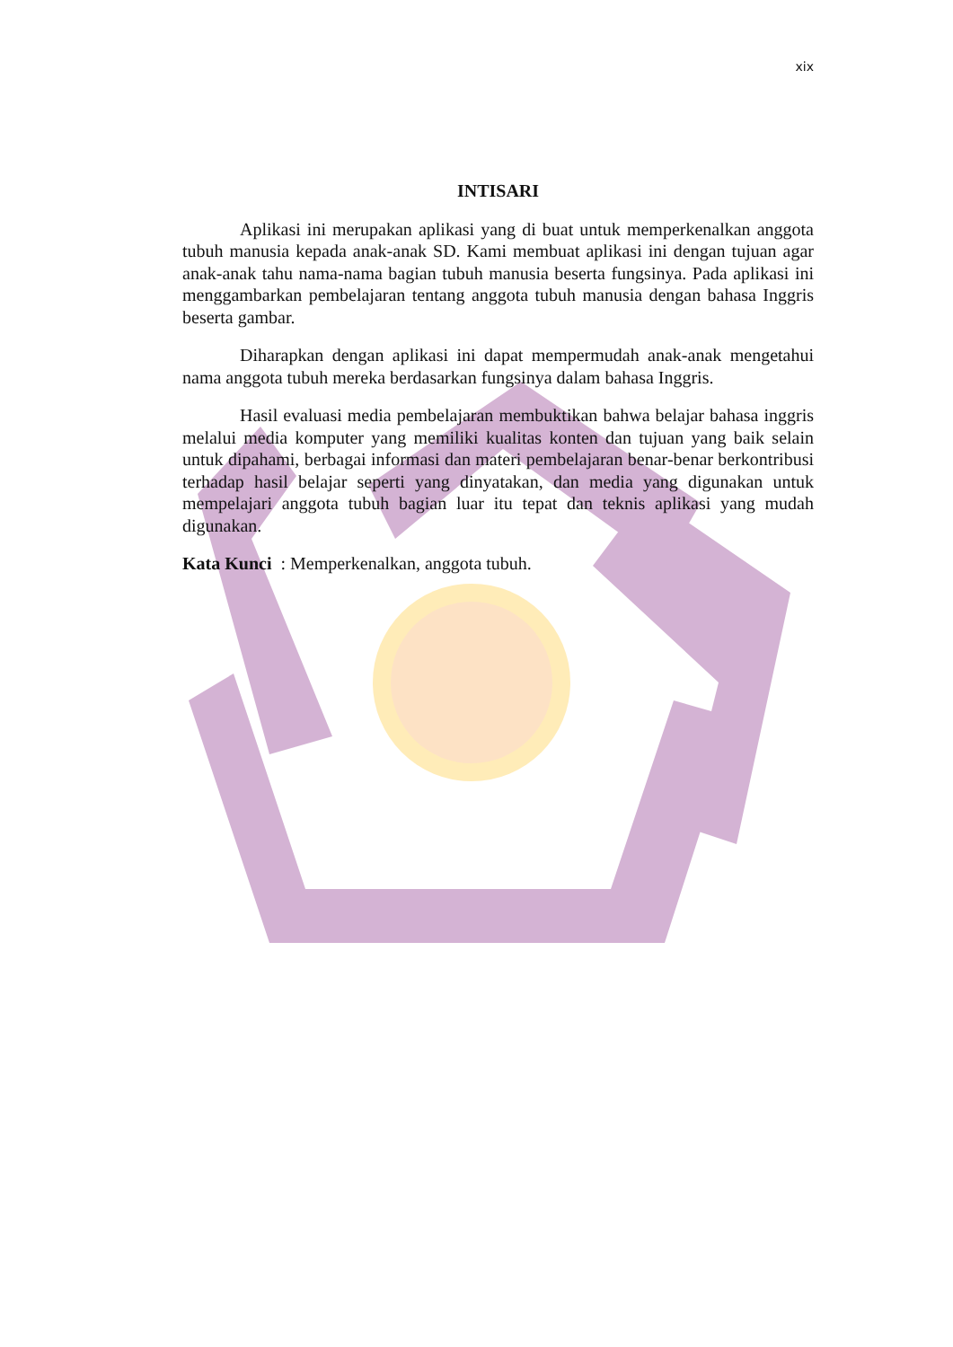xix
INTISARI
Aplikasi ini merupakan aplikasi yang di buat untuk memperkenalkan anggota tubuh manusia kepada anak-anak SD. Kami membuat aplikasi ini dengan tujuan agar anak-anak tahu nama-nama bagian tubuh manusia beserta fungsinya. Pada aplikasi ini menggambarkan pembelajaran tentang anggota tubuh manusia dengan bahasa Inggris beserta gambar.
Diharapkan dengan aplikasi ini dapat mempermudah anak-anak mengetahui nama anggota tubuh mereka berdasarkan fungsinya dalam bahasa Inggris.
Hasil evaluasi media pembelajaran membuktikan bahwa belajar bahasa inggris melalui media komputer yang memiliki kualitas konten dan tujuan yang baik selain untuk dipahami, berbagai informasi dan materi pembelajaran benar-benar berkontribusi terhadap hasil belajar seperti yang dinyatakan, dan media yang digunakan untuk mempelajari anggota tubuh bagian luar itu tepat dan teknis aplikasi yang mudah digunakan.
Kata Kunci : Memperkenalkan, anggota tubuh.